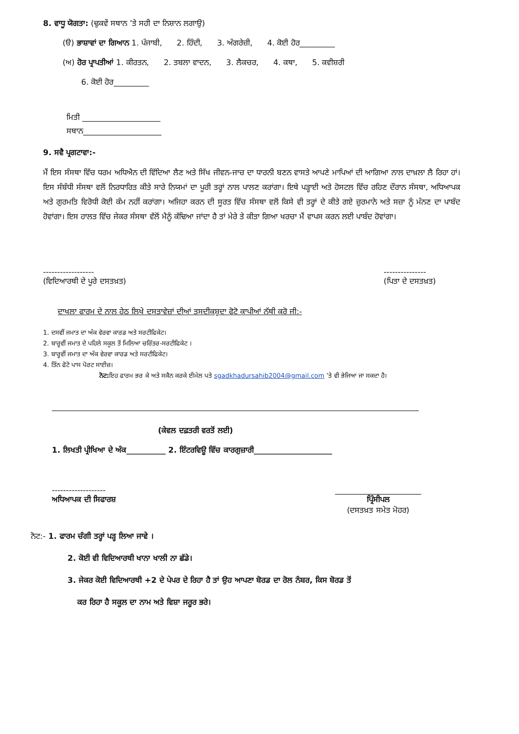8. ਵਾਧੂ ਯੋਗਤਾ: (ਢੁਕਵੇਂ ਸਥਾਨ ’ਤੇ ਸਹੀ ਦਾ ਨਿਸ਼ਾਨ ਲਗਾਉ)
(ੳ) ਭਾਸ਼ਾਵਾਂ ਦਾ ਗਿਆਨ 1. ਪੰਜਾਬੀ, 2. ਹਿੰਦੀ, 3. ਅੰਗਰੇਜ਼ੀ, 4. ਕੋਈ ਹੋਰ_________
(ਅ) ਹੋਰ ਪ੍ਰਾਪਤੀਆਂ 1. ਕੀਰਤਨ, 2. ਤਬਲਾ ਵਾਦਨ, 3. ਲੈਕਚਰ, 4. ਕਥਾ, 5. ਕਵੀਸ਼ਰੀ
6. ਕੋਈ ਹੋਰ_________
ਮਿਤੀ ____________________
ਸਥਾਨ____________________
9. ਸਵੈ ਪ੍ਰਗਟਾਵਾ:-
ਮੈਂ ਇਸ ਸੰਸਥਾ ਵਿੱਚ ਧਰਮ ਅਧਿਐਨ ਦੀ ਵਿੱਦਿਆ ਲੈਣ ਅਤੇ ਸਿੱਖ ਜੀਵਨ-ਜਾਚ ਦਾ ਧਾਰਨੀ ਬਣਨ ਵਾਸਤੇ ਆਪਣੇ ਮਾਪਿਆਂ ਦੀ ਆਗਿਆ ਨਾਲ ਦਾਖ਼ਲਾ ਲੈ ਰਿਹਾ ਹਾਂ। ਇਸ ਸੰਬੰਧੀ ਸੰਸਥਾ ਵਲੋਂ ਨਿਰਧਾਰਿਤ ਕੀਤੇ ਸਾਰੇ ਨਿਯਮਾਂ ਦਾ ਪੂਰੀ ਤਰ੍ਹਾਂ ਨਾਲ ਪਾਲਣ ਕਰਾਂਗਾ। ਇਥੇ ਪੜ੍ਹਾਈ ਅਤੇ ਹੋਸਟਲ ਵਿੱਚ ਰਹਿਣ ਦੌਰਾਨ ਸੰਸਥਾ, ਅਧਿਆਪਕ ਅਤੇ ਗੁਰਮਤਿ ਵਿਰੋਧੀ ਕੋਈ ਕੰਮ ਨਹੀਂ ਕਰਾਂਗਾ। ਅਜਿਹਾ ਕਰਨ ਦੀ ਸੂਰਤ ਵਿੱਚ ਸੰਸਥਾ ਵਲੋਂ ਕਿਸੇ ਵੀ ਤਰ੍ਹਾਂ ਦੇ ਕੀਤੇ ਗਏ ਜ਼ੁਰਮਾਨੇ ਅਤੇ ਸਜ਼ਾ ਨੂੰ ਮੰਨਣ ਦਾ ਪਾਬੰਦ ਹੋਵਾਂਗਾ। ਇਸ ਹਾਲਤ ਵਿੱਚ ਜੇਕਰ ਸੰਸਥਾ ਵੱਲੋਂ ਮੈਨੂੰ ਕੱਢਿਆ ਜਾਂਦਾ ਹੈ ਤਾਂ ਮੇਰੇ ਤੇ ਕੀਤਾ ਗਿਆ ਖਰਚਾ ਮੈਂ ਵਾਪਸ ਕਰਨ ਲਈ ਪਾਬੰਦ ਹੋਵਾਂਗਾ।
------------------
(ਵਿਦਿਆਰਥੀ ਦੇ ਪੂਰੇ ਦਸਤਖ਼ਤ)
---------------
(ਪਿਤਾ ਦੇ ਦਸਤਖ਼ਤ)
ਦਾਖਲਾ ਫਾਰਮ ਦੇ ਨਾਲ ਹੇਠ ਲਿਖੇ ਦਸਤਾਵੇਜ਼ਾਂ ਦੀਆਂ ਤਸਦੀਕਸ਼ੁਦਾ ਫੋਟੋ ਕਾਪੀਆਂ ਨੱਥੀ ਕਰੋ ਜੀ:-
1. ਦਸਵੀਂ ਜਮਾਤ ਦਾ ਅੰਕ ਵੇਰਵਾ ਕਾਰਡ ਅਤੇ ਸਰਟੀਫਿਕੇਟ।
2. ਬਾਰ੍ਹਵੀਂ ਜਮਾਤ ਦੇ ਪਹਿਲੇ ਸਕੂਲ ਤੋਂ ਮਿਲਿਆ ਚਰਿੱਤਰ-ਸਰਟੀਫਿਕੇਟ ।
3. ਬਾਰ੍ਹਵੀਂ ਜਮਾਤ ਦਾ ਅੰਕ ਵੇਰਵਾ ਕਾਰਡ ਅਤੇ ਸਰਟੀਫਿਕੇਟ।
4. ਤਿੰਨ ਫੋਟੋ ਪਾਸ ਪੋਰਟ ਸਾਈਜ਼।
ਨੋਟ: ਇਹ ਫਾਰਮ ਭਰ ਕੇ ਅਤੇ ਸਕੈਨ ਕਰਕੇ ਈਮੇਲ ਪਤੇ sgadkhadursahib2004@gmail.com ’ਤੇ ਵੀ ਭੇਜਿਆ ਜਾ ਸਕਦਾ ਹੈ।
(ਕੇਵਲ ਦਫ਼ਤਰੀ ਵਰਤੋਂ ਲਈ)
1. ਲਿਖਤੀ ਪ੍ਰੀਖਿਆ ਦੇ ਅੰਕ__________ 2. ਇੰਟਰਵਿਊ ਵਿੱਚ ਕਾਰਗੁਜ਼ਾਰੀ____________________
-------------------
ਅਧਿਆਪਕ ਦੀ ਸਿਫਾਰਸ਼
______________________
ਪ੍ਰਿੰਸੀਪਲ
(ਦਸਤਖ਼ਤ ਸਮੇਤ ਮੋਹਰ)
ਨੋਟ:- 1. ਫਾਰਮ ਚੰਗੀ ਤਰ੍ਹਾਂ ਪੜ੍ਹ ਲਿਆ ਜਾਵੇ ।
2. ਕੋਈ ਵੀ ਵਿਦਿਆਰਥੀ ਖਾਨਾ ਖਾਲੀ ਨਾ ਛੱਡੇ।
3. ਜੇਕਰ ਕੋਈ ਵਿਦਿਆਰਥੀ +2 ਦੇ ਪੇਪਰ ਦੇ ਰਿਹਾ ਹੈ ਤਾਂ ਉਹ ਆਪਣਾ ਬੋਰਡ ਦਾ ਰੋਲ ਨੰਬਰ, ਕਿਸ ਬੋਰਡ ਤੋਂ
ਕਰ ਰਿਹਾ ਹੈ ਸਕੂਲ ਦਾ ਨਾਮ ਅਤੇ ਵਿਸ਼ਾ ਜਰੂਰ ਭਰੇ।